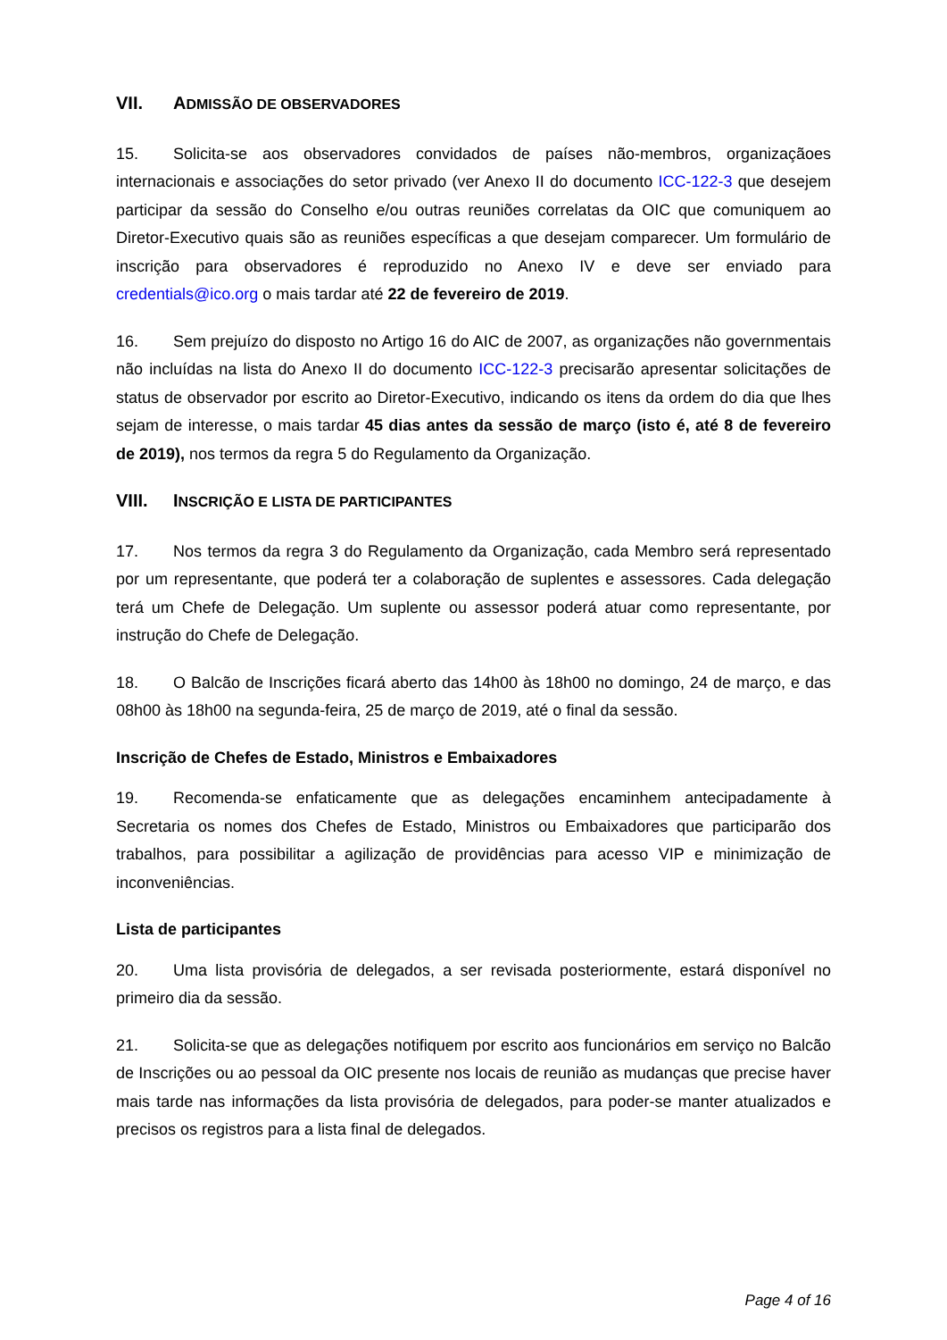VII. ADMISSÃO DE OBSERVADORES
15. Solicita-se aos observadores convidados de países não-membros, organizaçãoes internacionais e associações do setor privado (ver Anexo II do documento ICC-122-3 que desejem participar da sessão do Conselho e/ou outras reuniões correlatas da OIC que comuniquem ao Diretor-Executivo quais são as reuniões específicas a que desejam comparecer. Um formulário de inscrição para observadores é reproduzido no Anexo IV e deve ser enviado para credentials@ico.org o mais tardar até 22 de fevereiro de 2019.
16. Sem prejuízo do disposto no Artigo 16 do AIC de 2007, as organizações não governmentais não incluídas na lista do Anexo II do documento ICC-122-3 precisarão apresentar solicitações de status de observador por escrito ao Diretor-Executivo, indicando os itens da ordem do dia que lhes sejam de interesse, o mais tardar 45 dias antes da sessão de março (isto é, até 8 de fevereiro de 2019), nos termos da regra 5 do Regulamento da Organização.
VIII. INSCRIÇÃO E LISTA DE PARTICIPANTES
17. Nos termos da regra 3 do Regulamento da Organização, cada Membro será representado por um representante, que poderá ter a colaboração de suplentes e assessores. Cada delegação terá um Chefe de Delegação. Um suplente ou assessor poderá atuar como representante, por instrução do Chefe de Delegação.
18. O Balcão de Inscrições ficará aberto das 14h00 às 18h00 no domingo, 24 de março, e das 08h00 às 18h00 na segunda-feira, 25 de março de 2019, até o final da sessão.
Inscrição de Chefes de Estado, Ministros e Embaixadores
19. Recomenda-se enfaticamente que as delegações encaminhem antecipadamente à Secretaria os nomes dos Chefes de Estado, Ministros ou Embaixadores que participarão dos trabalhos, para possibilitar a agilização de providências para acesso VIP e minimização de inconveniências.
Lista de participantes
20. Uma lista provisória de delegados, a ser revisada posteriormente, estará disponível no primeiro dia da sessão.
21. Solicita-se que as delegações notifiquem por escrito aos funcionários em serviço no Balcão de Inscrições ou ao pessoal da OIC presente nos locais de reunião as mudanças que precise haver mais tarde nas informações da lista provisória de delegados, para poder-se manter atualizados e precisos os registros para a lista final de delegados.
Page 4 of 16